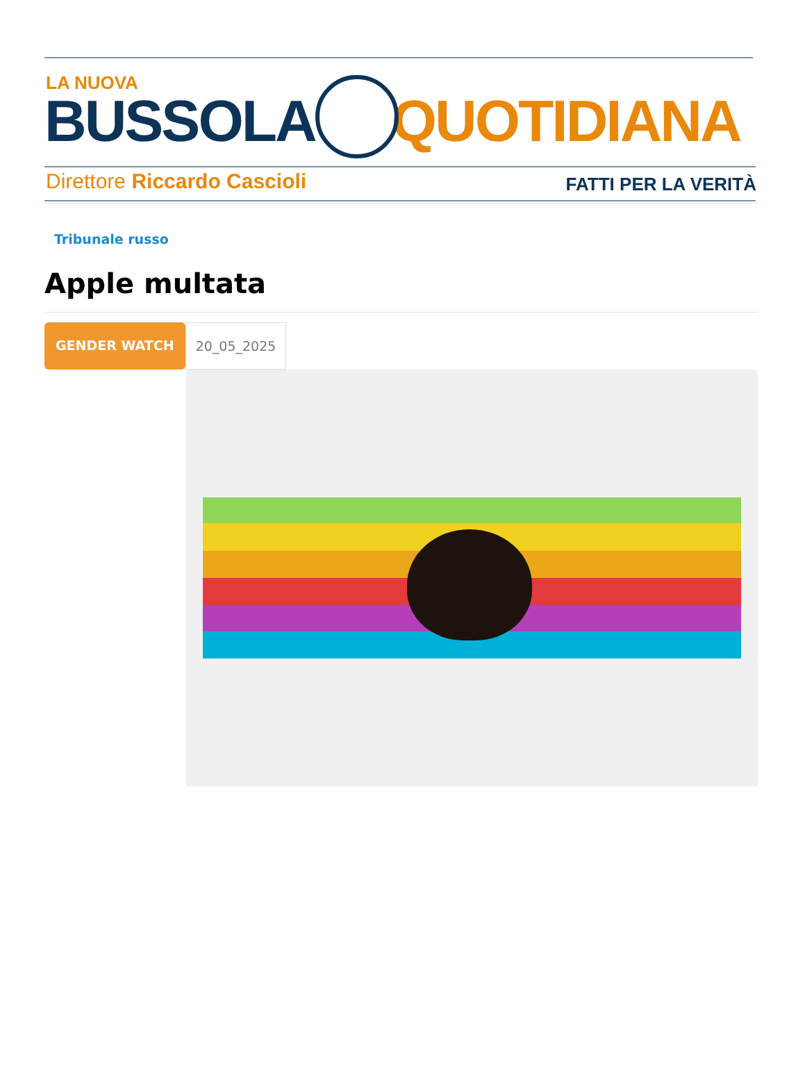LA NUOVA
BUSSOLA QUOTIDIANA
Direttore Riccardo Cascioli FATTI PER LA VERITÀ
Tribunale russo
Apple multata
GENDER WATCH 20_05_2025